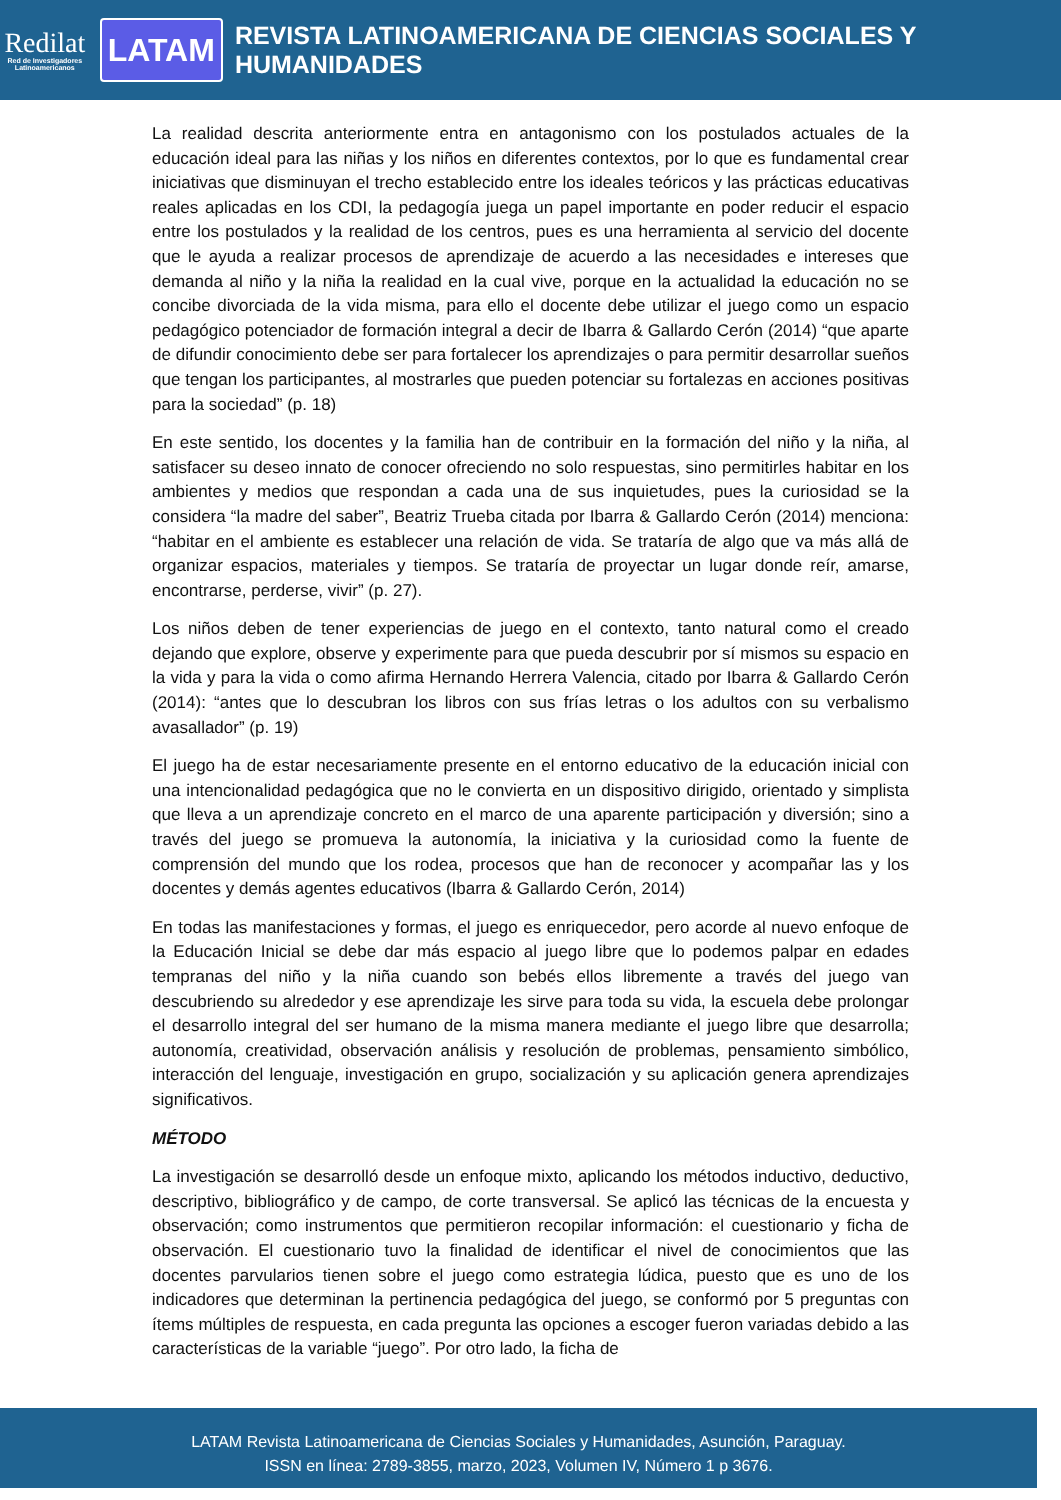Redilat
Red de Investigadores Latinoamericanos
LATAM
REVISTA LATINOAMERICANA DE CIENCIAS SOCIALES Y HUMANIDADES
La realidad descrita anteriormente entra en antagonismo con los postulados actuales de la educación ideal para las niñas y los niños en diferentes contextos, por lo que es fundamental crear iniciativas que disminuyan el trecho establecido entre los ideales teóricos y las prácticas educativas reales aplicadas en los CDI, la pedagogía juega un papel importante en poder reducir el espacio entre los postulados y la realidad de los centros, pues es una herramienta al servicio del docente que le ayuda a realizar procesos de aprendizaje de acuerdo a las necesidades e intereses que demanda al niño y la niña la realidad en la cual vive, porque en la actualidad la educación no se concibe divorciada de la vida misma, para ello el docente debe utilizar el juego como un espacio pedagógico potenciador de formación integral a decir de Ibarra & Gallardo Cerón (2014) “que aparte de difundir conocimiento debe ser para fortalecer los aprendizajes o para permitir desarrollar sueños que tengan los participantes, al mostrarles que pueden potenciar su fortalezas en acciones positivas para la sociedad” (p. 18)
En este sentido, los docentes y la familia han de contribuir en la formación del niño y la niña, al satisfacer su deseo innato de conocer ofreciendo no solo respuestas, sino permitirles habitar en los ambientes y medios que respondan a cada una de sus inquietudes, pues la curiosidad se la considera “la madre del saber”, Beatriz Trueba citada por Ibarra & Gallardo Cerón (2014) menciona: “habitar en el ambiente es establecer una relación de vida. Se trataría de algo que va más allá de organizar espacios, materiales y tiempos. Se trataría de proyectar un lugar donde reír, amarse, encontrarse, perderse, vivir” (p. 27).
Los niños deben de tener experiencias de juego en el contexto, tanto natural como el creado dejando que explore, observe y experimente para que pueda descubrir por sí mismos su espacio en la vida y para la vida o como afirma Hernando Herrera Valencia, citado por Ibarra & Gallardo Cerón (2014): “antes que lo descubran los libros con sus frías letras o los adultos con su verbalismo avasallador” (p. 19)
El juego ha de estar necesariamente presente en el entorno educativo de la educación inicial con una intencionalidad pedagógica que no le convierta en un dispositivo dirigido, orientado y simplista que lleva a un aprendizaje concreto en el marco de una aparente participación y diversión; sino a través del juego se promueva la autonomía, la iniciativa y la curiosidad como la fuente de comprensión del mundo que los rodea, procesos que han de reconocer y acompañar las y los docentes y demás agentes educativos (Ibarra & Gallardo Cerón, 2014)
En todas las manifestaciones y formas, el juego es enriquecedor, pero acorde al nuevo enfoque de la Educación Inicial se debe dar más espacio al juego libre que lo podemos palpar en edades tempranas del niño y la niña cuando son bebés ellos libremente a través del juego van descubriendo su alrededor y ese aprendizaje les sirve para toda su vida, la escuela debe prolongar el desarrollo integral del ser humano de la misma manera mediante el juego libre que desarrolla; autonomía, creatividad, observación análisis y resolución de problemas, pensamiento simbólico, interacción del lenguaje, investigación en grupo, socialización y su aplicación genera aprendizajes significativos.
MÉTODO
La investigación se desarrolló desde un enfoque mixto, aplicando los métodos inductivo, deductivo, descriptivo, bibliográfico y de campo, de corte transversal. Se aplicó las técnicas de la encuesta y observación; como instrumentos que permitieron recopilar información: el cuestionario y ficha de observación. El cuestionario tuvo la finalidad de identificar el nivel de conocimientos que las docentes parvularios tienen sobre el juego como estrategia lúdica, puesto que es uno de los indicadores que determinan la pertinencia pedagógica del juego, se conformó por 5 preguntas con ítems múltiples de respuesta, en cada pregunta las opciones a escoger fueron variadas debido a las características de la variable “juego”. Por otro lado, la ficha de
LATAM Revista Latinoamericana de Ciencias Sociales y Humanidades, Asunción, Paraguay.
ISSN en línea: 2789-3855, marzo, 2023, Volumen IV, Número 1 p 3676.